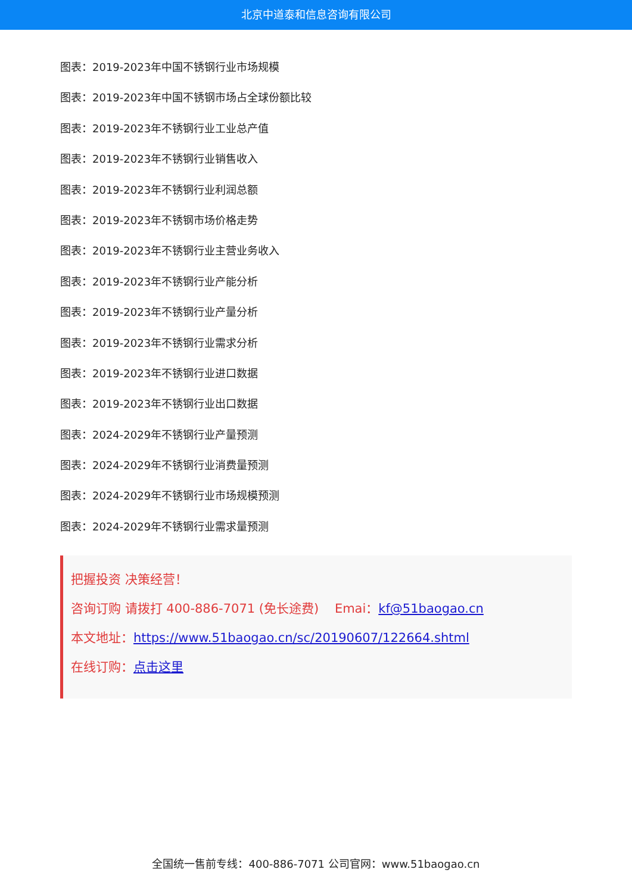北京中道泰和信息咨询有限公司
图表：2019-2023年中国不锈钢行业市场规模
图表：2019-2023年中国不锈钢市场占全球份额比较
图表：2019-2023年不锈钢行业工业总产值
图表：2019-2023年不锈钢行业销售收入
图表：2019-2023年不锈钢行业利润总额
图表：2019-2023年不锈钢市场价格走势
图表：2019-2023年不锈钢行业主营业务收入
图表：2019-2023年不锈钢行业产能分析
图表：2019-2023年不锈钢行业产量分析
图表：2019-2023年不锈钢行业需求分析
图表：2019-2023年不锈钢行业进口数据
图表：2019-2023年不锈钢行业出口数据
图表：2024-2029年不锈钢行业产量预测
图表：2024-2029年不锈钢行业消费量预测
图表：2024-2029年不锈钢行业市场规模预测
图表：2024-2029年不锈钢行业需求量预测
把握投资 决策经营！
咨询订购 请拨打 400-886-7071 (免长途费) Emai：kf@51baogao.cn
本文地址：https://www.51baogao.cn/sc/20190607/122664.shtml
在线订购：点击这里
全国统一售前专线：400-886-7071 公司官网：www.51baogao.cn